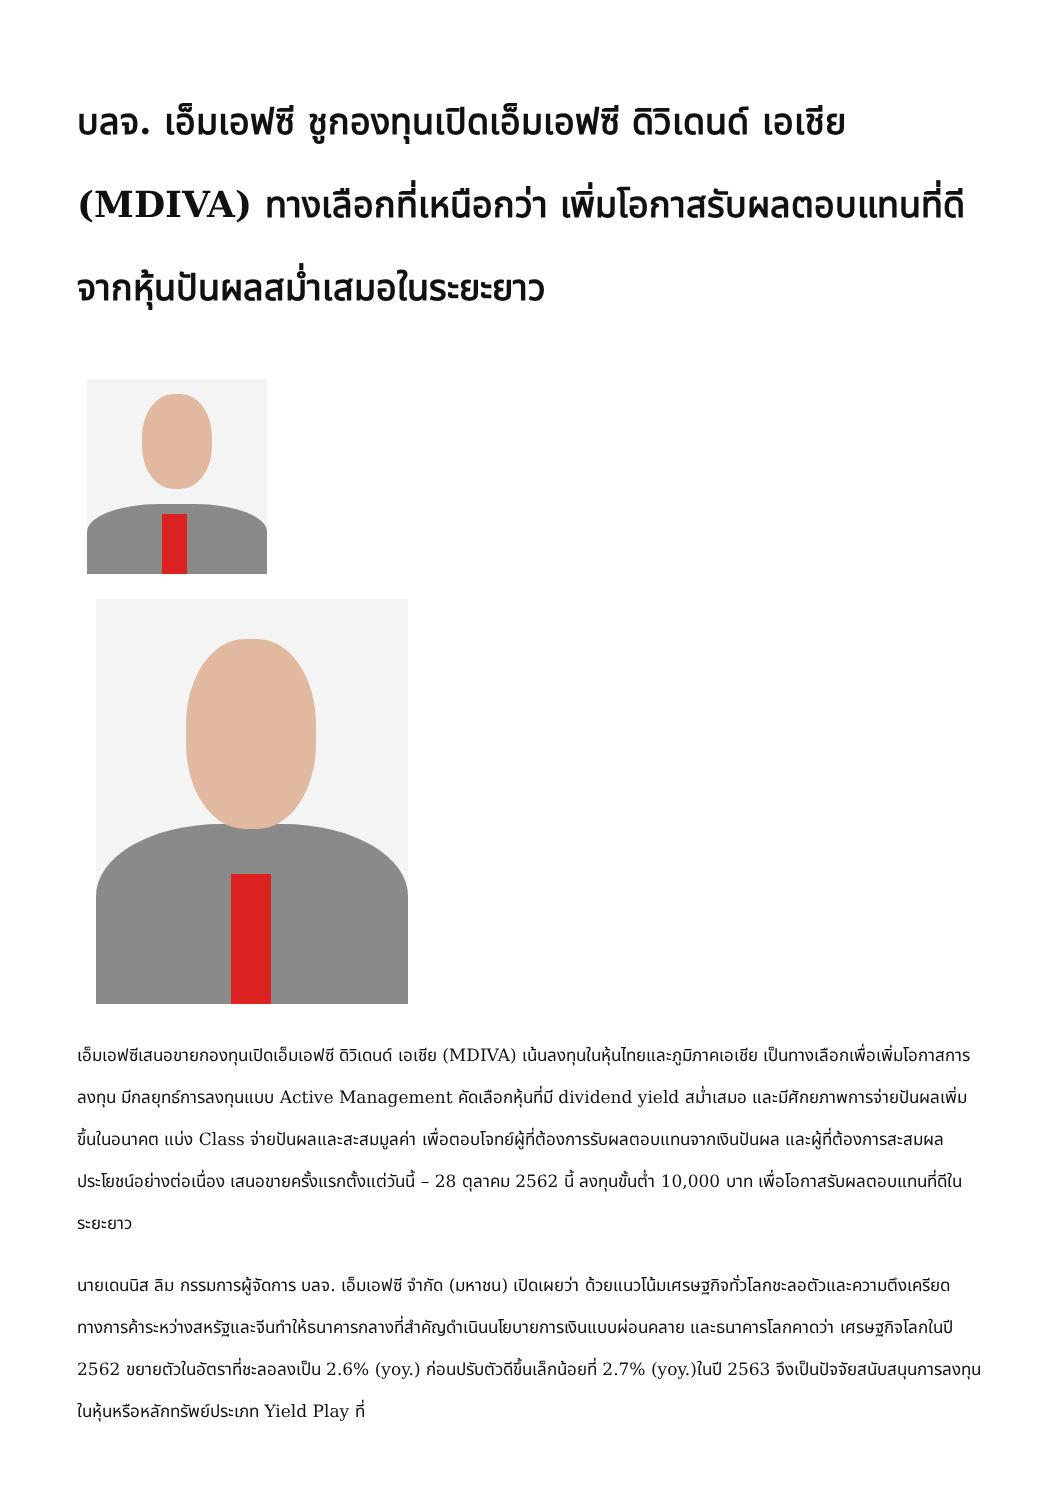บลจ. เอ็มเอฟซี ชูกองทุนเปิดเอ็มเอฟซี ดิวิเดนด์ เอเชีย (MDIVA) ทางเลือกที่เหนือกว่า เพิ่มโอกาสรับผลตอบแทนที่ดีจากหุ้นปันผลสม่ำเสมอในระยะยาว
เอ็มเอฟซีเสนอขายกองทุนเปิดเอ็มเอฟซี ดิวิเดนด์ เอเชีย (MDIVA) เน้นลงทุนในหุ้นไทยและภูมิภาคเอเชีย เป็นทางเลือกเพื่อเพิ่มโอกาสการลงทุน มีกลยุทธ์การลงทุนแบบ Active Management คัดเลือกหุ้นที่มี dividend yield สม่ำเสมอ และมีศักยภาพการจ่ายปันผลเพิ่มขึ้นในอนาคต แบ่ง Class จ่ายปันผลและสะสมมูลค่า เพื่อตอบโจทย์ผู้ที่ต้องการรับผลตอบแทนจากเงินปันผล และผู้ที่ต้องการสะสมผลประโยชน์อย่างต่อเนื่อง เสนอขายครั้งแรกตั้งแต่วันนี้ – 28 ตุลาคม 2562 นี้ ลงทุนขั้นต่ำ 10,000 บาท เพื่อโอกาสรับผลตอบแทนที่ดีในระยะยาว
นายเดนนิส ลิม กรรมการผู้จัดการ บลจ. เอ็มเอฟซี จำกัด (มหาชน) เปิดเผยว่า ด้วยแนวโน้มเศรษฐกิจทั่วโลกชะลอตัวและความตึงเครียดทางการค้าระหว่างสหรัฐและจีนทำให้ธนาคารกลางที่สำคัญดำเนินนโยบายการเงินแบบผ่อนคลาย และธนาคารโลกคาดว่า เศรษฐกิจโลกในปี 2562 ขยายตัวในอัตราที่ชะลอลงเป็น 2.6% (yoy.) ก่อนปรับตัวดีขึ้นเล็กน้อยที่ 2.7% (yoy.)ในปี 2563 จึงเป็นปัจจัยสนับสนุนการลงทุนในหุ้นหรือหลักทรัพย์ประเภท Yield Play ที่